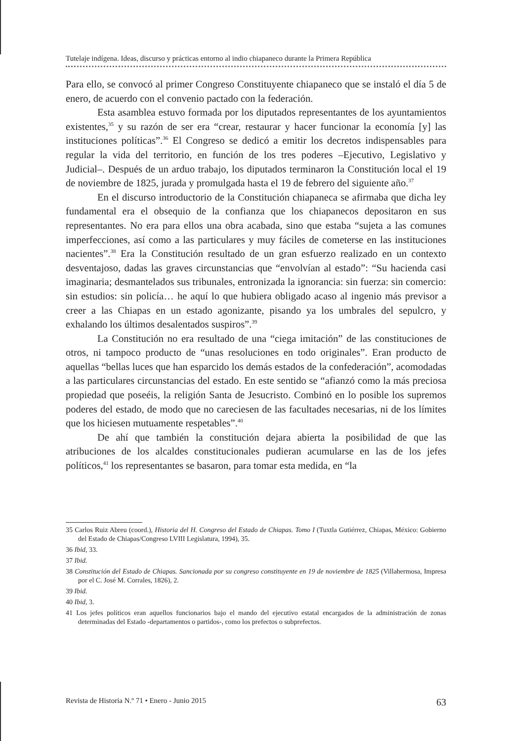Tutelaje indígena. Ideas, discurso y prácticas entorno al indio chiapaneco durante la Primera República
Para ello, se convocó al primer Congreso Constituyente chiapaneco que se instaló el día 5 de enero, de acuerdo con el convenio pactado con la federación.
Esta asamblea estuvo formada por los diputados representantes de los ayuntamientos existentes,<sup>35</sup> y su razón de ser era “crear, restaurar y hacer funcionar la economía [y] las instituciones políticas”.<sup>36</sup> El Congreso se dedicó a emitir los decretos indispensables para regular la vida del territorio, en función de los tres poderes –Ejecutivo, Legislativo y Judicial–. Después de un arduo trabajo, los diputados terminaron la Constitución local el 19 de noviembre de 1825, jurada y promulgada hasta el 19 de febrero del siguiente año.<sup>37</sup>
En el discurso introductorio de la Constitución chiapaneca se afirmaba que dicha ley fundamental era el obsequio de la confianza que los chiapanecos depositaron en sus representantes. No era para ellos una obra acabada, sino que estaba “sujeta a las comunes imperfecciones, así como a las particulares y muy fáciles de cometerse en las instituciones nacientes”.<sup>38</sup> Era la Constitución resultado de un gran esfuerzo realizado en un contexto desventajoso, dadas las graves circunstancias que “envolvían al estado”: “Su hacienda casi imaginaria; desmantelados sus tribunales, entronizada la ignorancia: sin fuerza: sin comercio: sin estudios: sin policía… he aquí lo que hubiera obligado acaso al ingenio más previsor a creer a las Chiapas en un estado agonizante, pisando ya los umbrales del sepulcro, y exhalando los últimos desalentados suspiros”.<sup>39</sup>
La Constitución no era resultado de una “ciega imitación” de las constituciones de otros, ni tampoco producto de “unas resoluciones en todo originales”. Eran producto de aquellas “bellas luces que han esparcido los demás estados de la confederación”, acomodadas a las particulares circunstancias del estado. En este sentido se “afianzó como la más preciosa propiedad que poseéis, la religión Santa de Jesucristo. Combinó en lo posible los supremos poderes del estado, de modo que no careciesen de las facultades necesarias, ni de los límites que los hiciesen mutuamente respetables”.<sup>40</sup>
De ahí que también la constitución dejara abierta la posibilidad de que las atribuciones de los alcaldes constitucionales pudieran acumularse en las de los jefes políticos,<sup>41</sup> los representantes se basaron, para tomar esta medida, en “la
35 Carlos Ruiz Abreu (coord.), Historia del H. Congreso del Estado de Chiapas. Tomo I (Tuxtla Gutiérrez, Chiapas, México: Gobierno del Estado de Chiapas/Congreso LVIII Legislatura, 1994), 35.
36 Ibid, 33.
37 Ibid.
38 Constitución del Estado de Chiapas. Sancionada por su congreso constituyente en 19 de noviembre de 1825 (Villahermosa, Impresa por el C. José M. Corrales, 1826), 2.
39 Ibid.
40 Ibid, 3.
41 Los jefes políticos eran aquellos funcionarios bajo el mando del ejecutivo estatal encargados de la administración de zonas determinadas del Estado -departamentos o partidos-, como los prefectos o subprefectos.
Revista de Historia N.º 71 • Enero - Junio 2015 63